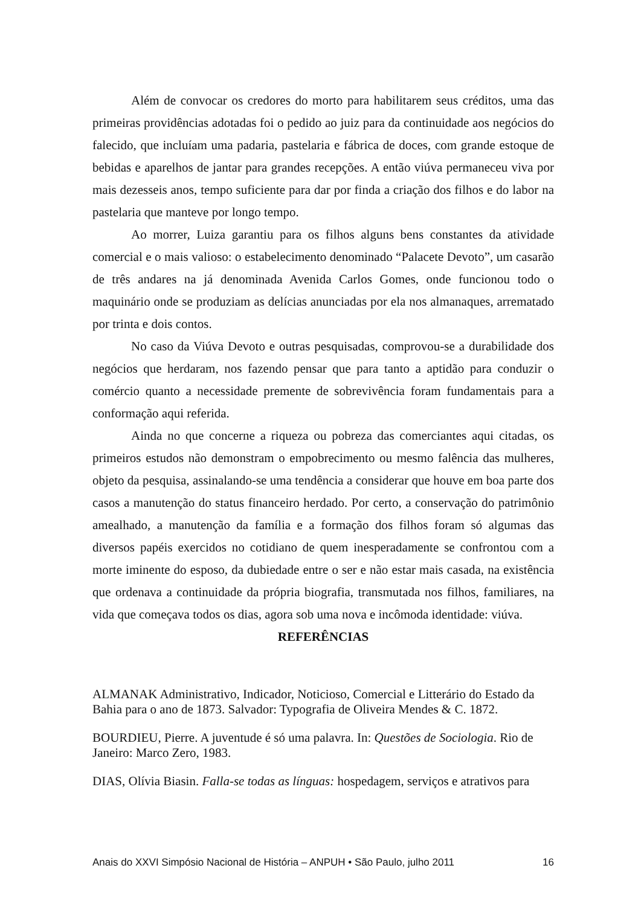Além de convocar os credores do morto para habilitarem seus créditos, uma das primeiras providências adotadas foi o pedido ao juiz para da continuidade aos negócios do falecido, que incluíam uma padaria, pastelaria e fábrica de doces, com grande estoque de bebidas e aparelhos de jantar para grandes recepções. A então viúva permaneceu viva por mais dezesseis anos, tempo suficiente para dar por finda a criação dos filhos e do labor na pastelaria que manteve por longo tempo.
Ao morrer, Luiza garantiu para os filhos alguns bens constantes da atividade comercial e o mais valioso: o estabelecimento denominado “Palacete Devoto”, um casarão de três andares na já denominada Avenida Carlos Gomes, onde funcionou todo o maquinário onde se produziam as delícias anunciadas por ela nos almanaques, arrematado por trinta e dois contos.
No caso da Viúva Devoto e outras pesquisadas, comprovou-se a durabilidade dos negócios que herdaram, nos fazendo pensar que para tanto a aptidão para conduzir o comércio quanto a necessidade premente de sobrevivência foram fundamentais para a conformação aqui referida.
Ainda no que concerne a riqueza ou pobreza das comerciantes aqui citadas, os primeiros estudos não demonstram o empobrecimento ou mesmo falência das mulheres, objeto da pesquisa, assinalando-se uma tendência a considerar que houve em boa parte dos casos a manutenção do status financeiro herdado. Por certo, a conservação do patrimônio amealhado, a manutenção da família e a formação dos filhos foram só algumas das diversos papéis exercidos no cotidiano de quem inesperadamente se confrontou com a morte iminente do esposo, da dubiedade entre o ser e não estar mais casada, na existência que ordenava a continuidade da própria biografia, transmutada nos filhos, familiares, na vida que começava todos os dias, agora sob uma nova e incômoda identidade: viúva.
REFERÊNCIAS
ALMANAK Administrativo, Indicador, Noticioso, Comercial e Litterário do Estado da Bahia para o ano de 1873. Salvador: Typografia de Oliveira Mendes & C. 1872.
BOURDIEU, Pierre. A juventude é só uma palavra. In: Questões de Sociologia. Rio de Janeiro: Marco Zero, 1983.
DIAS, Olívia Biasin. Falla-se todas as línguas: hospedagem, serviços e atrativos para
Anais do XXVI Simpósio Nacional de História – ANPUH • São Paulo, julho 2011 16